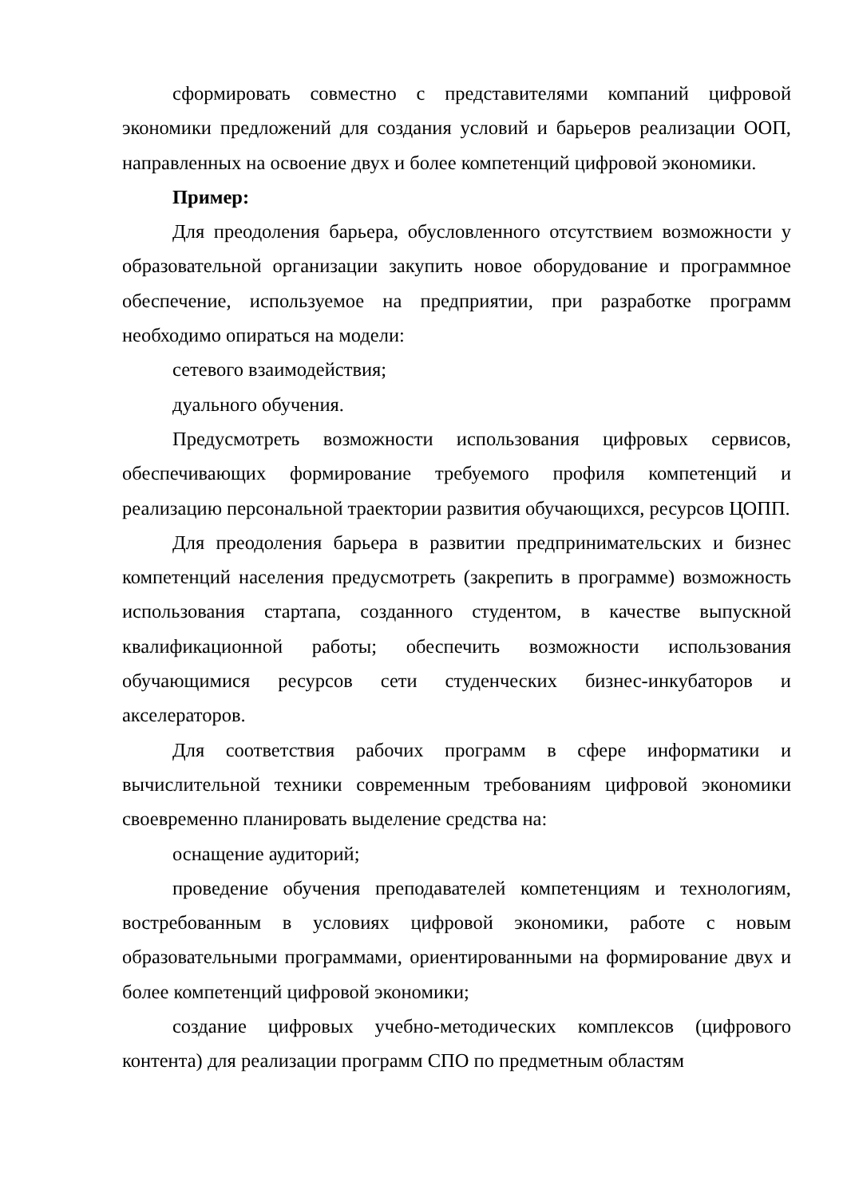сформировать совместно с представителями компаний цифровой экономики предложений для создания условий и барьеров реализации ООП, направленных на освоение двух и более компетенций цифровой экономики.
Пример:
Для преодоления барьера, обусловленного отсутствием возможности у образовательной организации закупить новое оборудование и программное обеспечение, используемое на предприятии, при разработке программ необходимо опираться на модели:
сетевого взаимодействия;
дуального обучения.
Предусмотреть возможности использования цифровых сервисов, обеспечивающих формирование требуемого профиля компетенций и реализацию персональной траектории развития обучающихся, ресурсов ЦОПП.
Для преодоления барьера в развитии предпринимательских и бизнес компетенций населения предусмотреть (закрепить в программе) возможность использования стартапа, созданного студентом, в качестве выпускной квалификационной работы; обеспечить возможности использования обучающимися ресурсов сети студенческих бизнес-инкубаторов и акселераторов.
Для соответствия рабочих программ в сфере информатики и вычислительной техники современным требованиям цифровой экономики своевременно планировать выделение средства на:
оснащение аудиторий;
проведение обучения преподавателей компетенциям и технологиям, востребованным в условиях цифровой экономики, работе с новым образовательными программами, ориентированными на формирование двух и более компетенций цифровой экономики;
создание цифровых учебно-методических комплексов (цифрового контента) для реализации программ СПО по предметным областям